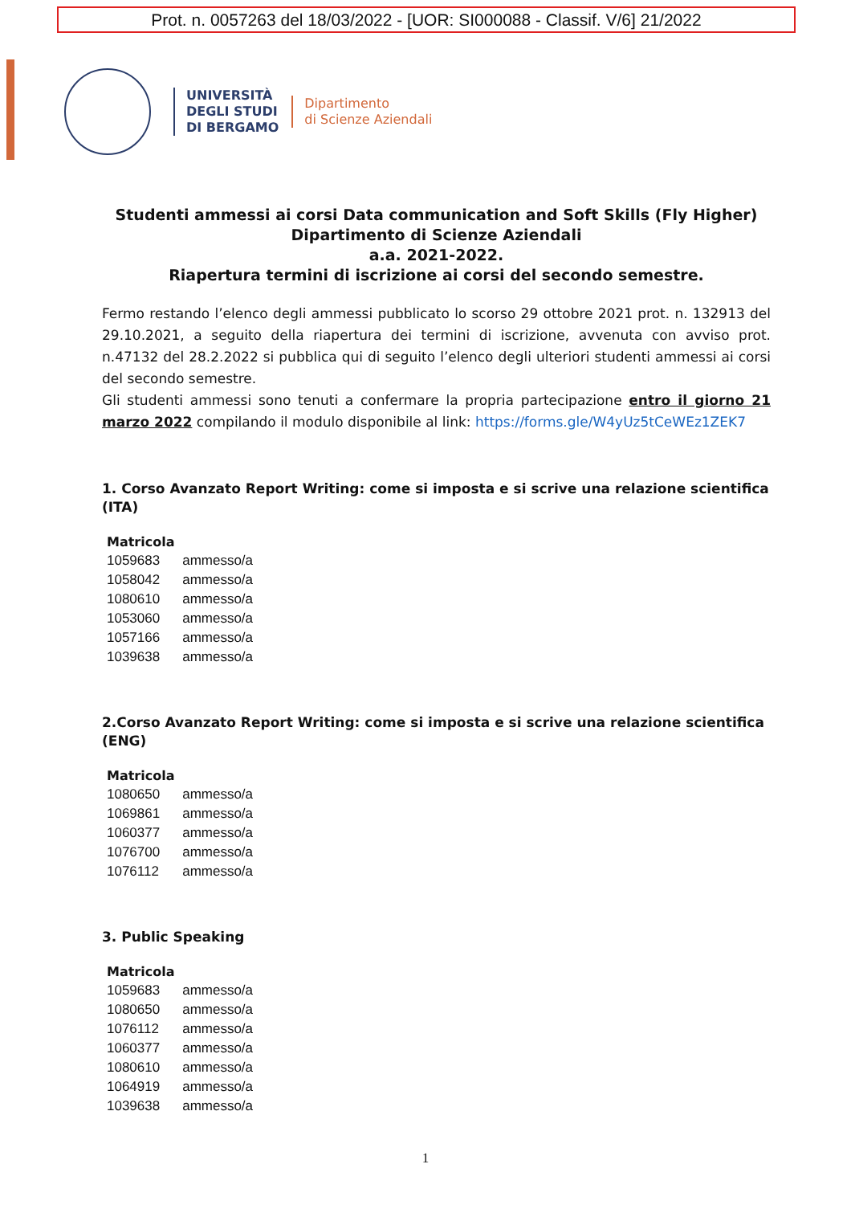Prot. n. 0057263 del 18/03/2022 - [UOR: SI000088 - Classif. V/6] 21/2022
UNIVERSITÀ
DEGLI STUDI
DI BERGAMO
Dipartimento
di Scienze Aziendali
Studenti ammessi ai corsi Data communication and Soft Skills (Fly Higher)
Dipartimento di Scienze Aziendali
a.a. 2021-2022.
Riapertura termini di iscrizione ai corsi del secondo semestre.
Fermo restando l’elenco degli ammessi pubblicato lo scorso 29 ottobre 2021 prot. n. 132913 del 29.10.2021, a seguito della riapertura dei termini di iscrizione, avvenuta con avviso prot. n.47132 del 28.2.2022 si pubblica qui di seguito l’elenco degli ulteriori studenti ammessi ai corsi del secondo semestre.
Gli studenti ammessi sono tenuti a confermare la propria partecipazione entro il giorno 21 marzo 2022 compilando il modulo disponibile al link: https://forms.gle/W4yUz5tCeWEz1ZEK7
1. Corso Avanzato Report Writing: come si imposta e si scrive una relazione scientifica (ITA)
| Matricola | |
| --- | --- |
| 1059683 | ammesso/a |
| 1058042 | ammesso/a |
| 1080610 | ammesso/a |
| 1053060 | ammesso/a |
| 1057166 | ammesso/a |
| 1039638 | ammesso/a |
2.Corso Avanzato Report Writing: come si imposta e si scrive una relazione scientifica (ENG)
| Matricola | |
| --- | --- |
| 1080650 | ammesso/a |
| 1069861 | ammesso/a |
| 1060377 | ammesso/a |
| 1076700 | ammesso/a |
| 1076112 | ammesso/a |
3. Public Speaking
| Matricola | |
| --- | --- |
| 1059683 | ammesso/a |
| 1080650 | ammesso/a |
| 1076112 | ammesso/a |
| 1060377 | ammesso/a |
| 1080610 | ammesso/a |
| 1064919 | ammesso/a |
| 1039638 | ammesso/a |
1